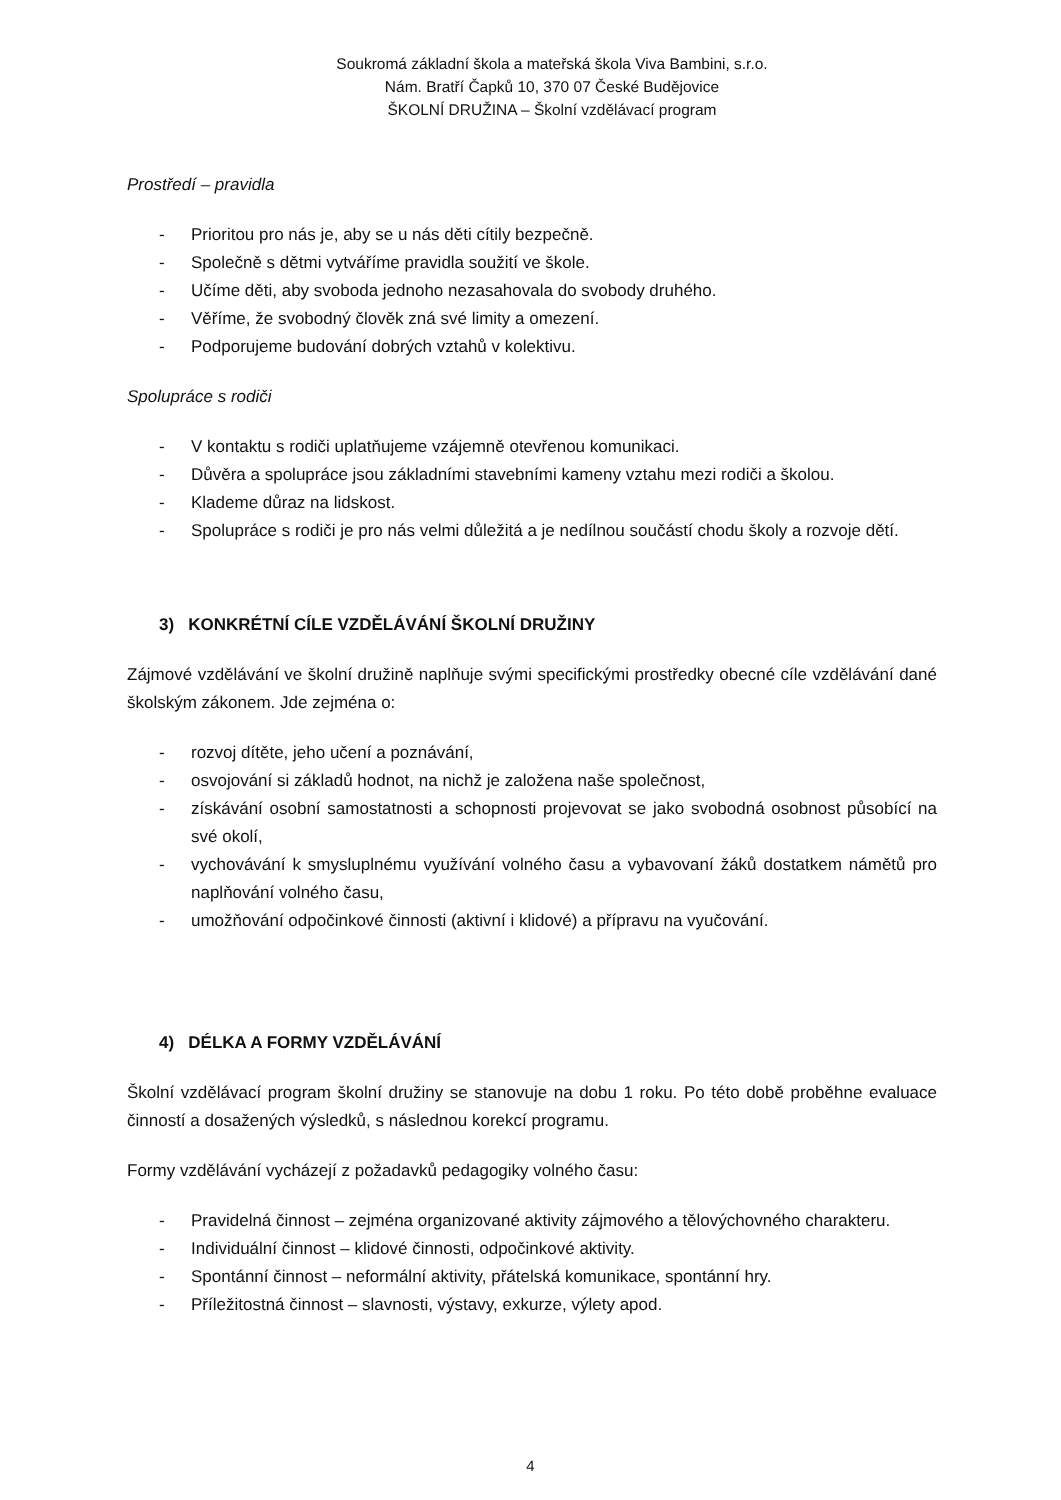Soukromá základní škola a mateřská škola Viva Bambini, s.r.o.
Nám. Bratří Čapků 10, 370 07 České Budějovice
ŠKOLNÍ DRUŽINA – Školní vzdělávací program
Prostředí – pravidla
- Prioritou pro nás je, aby se u nás děti cítily bezpečně.
- Společně s dětmi vytváříme pravidla soužití ve škole.
- Učíme děti, aby svoboda jednoho nezasahovala do svobody druhého.
- Věříme, že svobodný člověk zná své limity a omezení.
- Podporujeme budování dobrých vztahů v kolektivu.
Spolupráce s rodiči
- V kontaktu s rodiči uplatňujeme vzájemně otevřenou komunikaci.
- Důvěra a spolupráce jsou základními stavebními kameny vztahu mezi rodiči a školou.
- Klademe důraz na lidskost.
- Spolupráce s rodiči je pro nás velmi důležitá a je nedílnou součástí chodu školy a rozvoje dětí.
3) KONKRÉTNÍ CÍLE VZDĚLÁVÁNÍ ŠKOLNÍ DRUŽINY
Zájmové vzdělávání ve školní družině naplňuje svými specifickými prostředky obecné cíle vzdělávání dané školským zákonem. Jde zejména o:
- rozvoj dítěte, jeho učení a poznávání,
- osvojování si základů hodnot, na nichž je založena naše společnost,
- získávání osobní samostatnosti a schopnosti projevovat se jako svobodná osobnost působící na své okolí,
- vychovávání k smysluplnému využívání volného času a vybavovaní žáků dostatkem námětů pro naplňování volného času,
- umožňování odpočinkové činnosti (aktivní i klidové) a přípravu na vyučování.
4) DÉLKA A FORMY VZDĚLÁVÁNÍ
Školní vzdělávací program školní družiny se stanovuje na dobu 1 roku. Po této době proběhne evaluace činností a dosažených výsledků, s následnou korekcí programu.
Formy vzdělávání vycházejí z požadavků pedagogiky volného času:
- Pravidelná činnost – zejména organizované aktivity zájmového a tělovýchovného charakteru.
- Individuální činnost – klidové činnosti, odpočinkové aktivity.
- Spontánní činnost – neformální aktivity, přátelská komunikace, spontánní hry.
- Příležitostná činnost – slavnosti, výstavy, exkurze, výlety apod.
4